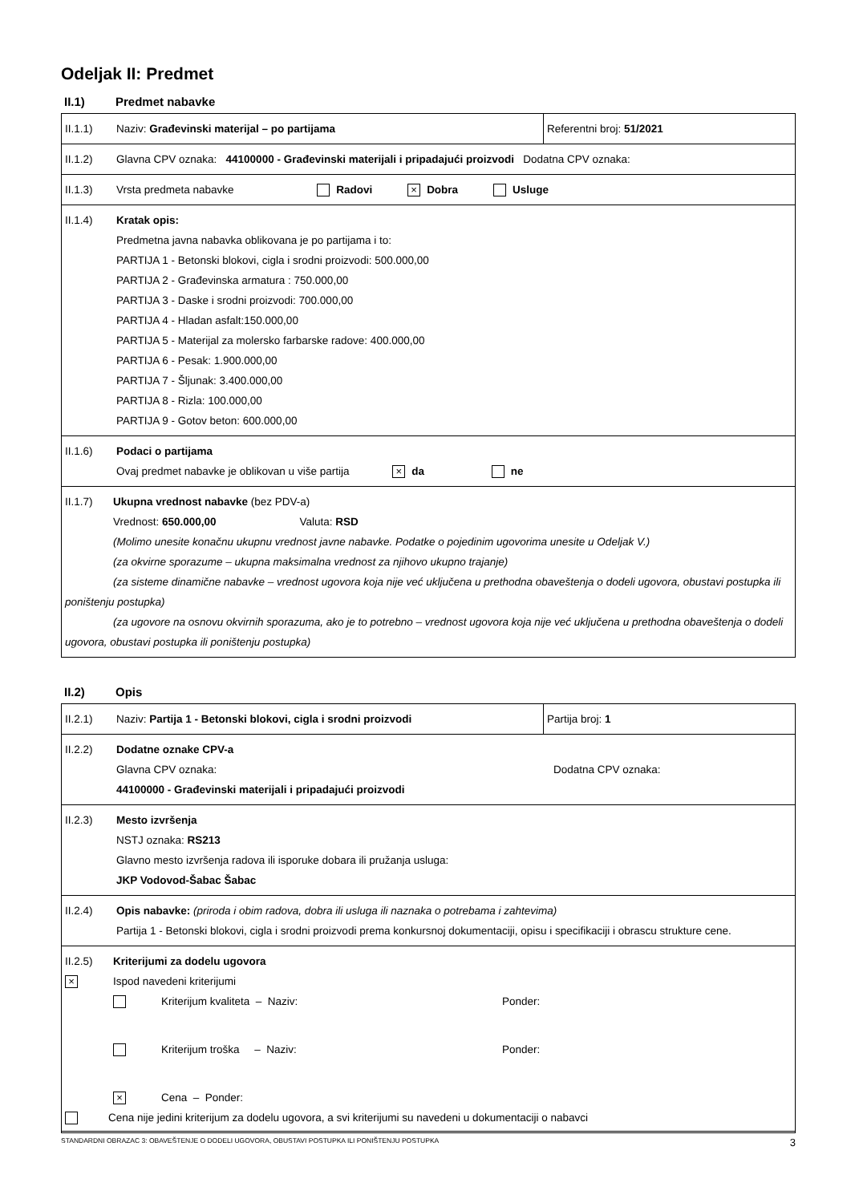Odeljak II: Predmet
II.1) Predmet nabavke
| II.1.1) | Naziv: Građevinski materijal – po partijama | Referentni broj: 51/2021 |
| II.1.2) | Glavna CPV oznaka: 44100000 - Građevinski materijali i pripadajući proizvodi Dodatna CPV oznaka: | |
| II.1.3) | Vrsta predmeta nabavke Radovi × Dobra Usluge | |
| II.1.4) | Kratak opis: Predmetna javna nabavka oblikovana je po partijama i to: PARTIJA 1 - Betonski blokovi, cigla i srodni proizvodi: 500.000,00 PARTIJA 2 - Građevinska armatura : 750.000,00 PARTIJA 3 - Daske i srodni proizvodi: 700.000,00 PARTIJA 4 - Hladan asfalt:150.000,00 PARTIJA 5 - Materijal za molersko farbarske radove: 400.000,00 PARTIJA 6 - Pesak: 1.900.000,00 PARTIJA 7 - Šljunak: 3.400.000,00 PARTIJA 8 - Rizla: 100.000,00 PARTIJA 9 - Gotov beton: 600.000,00 | |
| II.1.6) | Podaci o partijama Ovaj predmet nabavke je oblikovan u više partija × da ne | |
| II.1.7) Ukupna vrednost nabavke (bez PDV-a) Vrednost: 650.000,00 Valuta: RSD (Molimo unesite konačnu ukupnu vrednost javne nabavke. Podatke o pojedinim ugovorima unesite u Odeljak V.) (za okvirne sporazume – ukupna maksimalna vrednost za njihovo ukupno trajanje) (za sisteme dinamične nabavke – vrednost ugovora koja nije već uključena u prethodna obaveštenja o dodeli ugovora, obustavi postupka ili poništenju postupka) (za ugovore na osnovu okvirnih sporazuma, ako je to potrebno – vrednost ugovora koja nije već uključena u prethodna obaveštenja o dodeli ugovora, obustavi postupka ili poništenju postupka) | | |
II.2) Opis
| II.2.1) | Naziv: Partija 1 - Betonski blokovi, cigla i srodni proizvodi | Partija broj: 1 |
| II.2.2) | Dodatne oznake CPV-a Glavna CPV oznaka: Dodatna CPV oznaka: 44100000 - Građevinski materijali i pripadajući proizvodi | |
| II.2.3) | Mesto izvršenja NSTJ oznaka: RS213 Glavno mesto izvršenja radova ili isporuke dobara ili pružanja usluga: JKP Vodovod-Šabac Šabac | |
| II.2.4) | Opis nabavke: (priroda i obim radova, dobra ili usluga ili naznaka o potrebama i zahtevima) Partija 1 - Betonski blokovi, cigla i srodni proizvodi prema konkursnoj dokumentaciji, opisu i specifikaciji i obrascu strukture cene. | |
| II.2.5) Kriterijumi za dodelu ugovora × Ispod navedeni kriterijumi Kriterijum kvaliteta – Naziv: Ponder: Kriterijum troška – Naziv: Ponder: × Cena – Ponder: Cena nije jedini kriterijum za dodelu ugovora, a svi kriterijumi su navedeni u dokumentaciji o nabavci | | |
STANDARDNI OBRAZAC 3: OBAVEŠTENJE O DODELI UGOVORA, OBUSTAVI POSTUPKA ILI PONIŠTENJU POSTUPKA 3